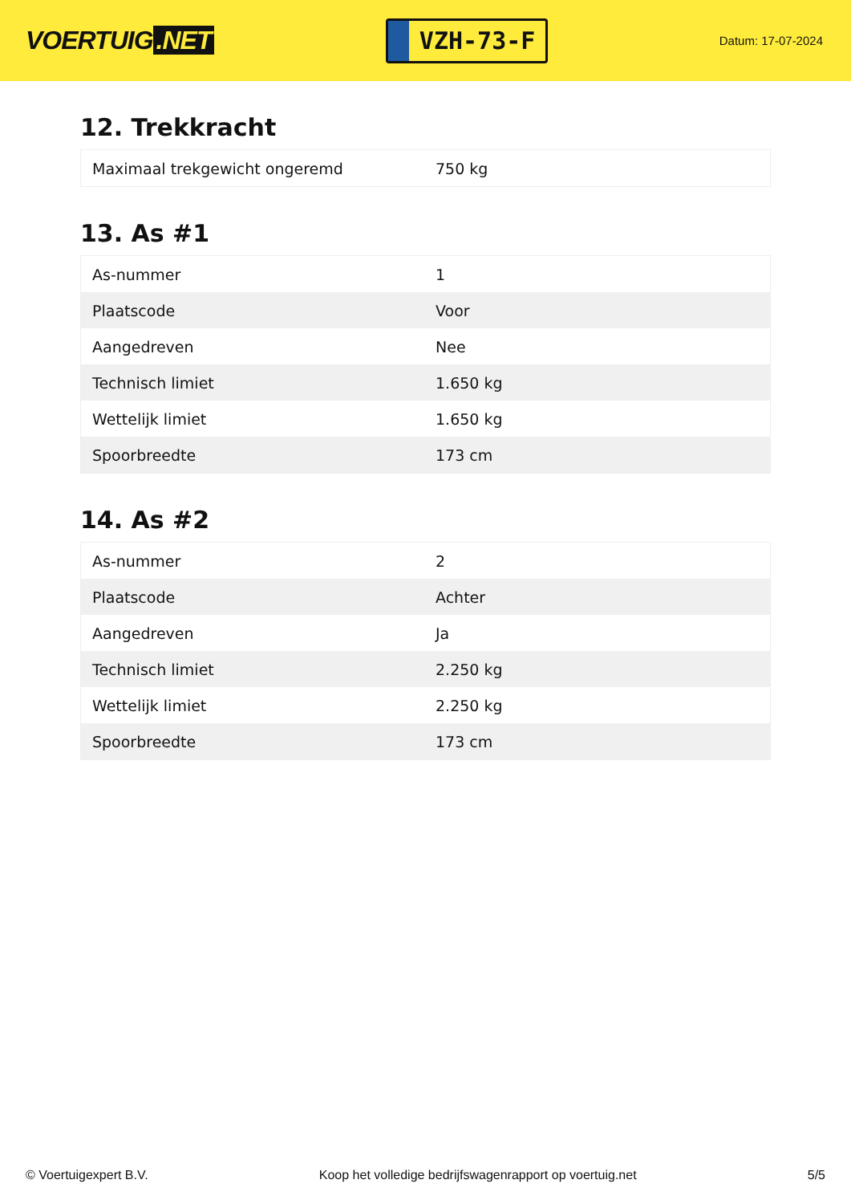VOERTUIG.NET
VZH-73-F
Datum: 17-07-2024
12. Trekkracht
| Maximaal trekgewicht ongeremd | 750 kg |
13. As #1
| As-nummer | 1 |
| Plaatscode | Voor |
| Aangedreven | Nee |
| Technisch limiet | 1.650 kg |
| Wettelijk limiet | 1.650 kg |
| Spoorbreedte | 173 cm |
14. As #2
| As-nummer | 2 |
| Plaatscode | Achter |
| Aangedreven | Ja |
| Technisch limiet | 2.250 kg |
| Wettelijk limiet | 2.250 kg |
| Spoorbreedte | 173 cm |
© Voertuigexpert B.V. Koop het volledige bedrijfswagenrapport op voertuig.net 5/5